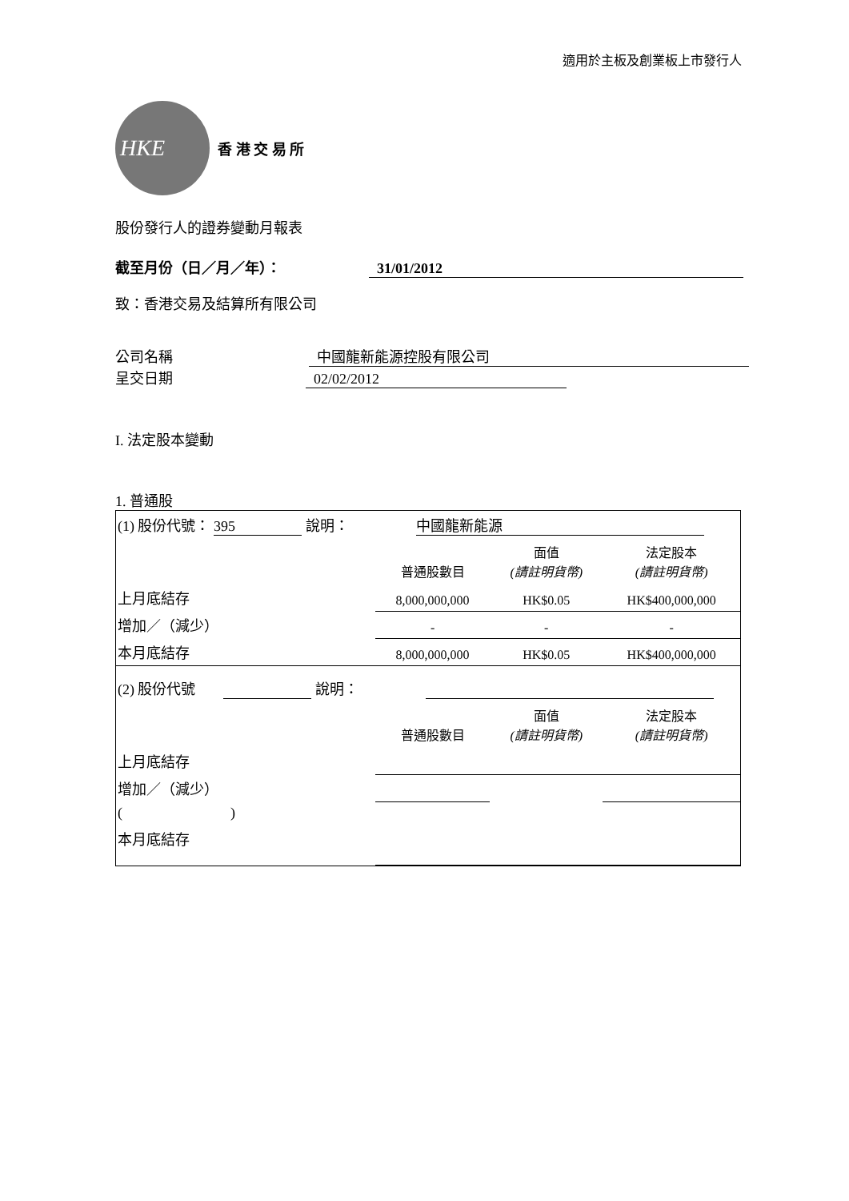適用於主板及創業板上市發行人
HKE
香 港 交 易 所
股份發行人的證券變動月報表
截至月份（日／月／年）： 31/01/2012
致：香港交易及結算所有限公司
公司名稱 中國龍新能源控股有限公司
呈交日期 02/02/2012
I. 法定股本變動
1. 普通股
| (1) 股份代號： 395 說明： 中國龍新能源 | | | |
| | 普通股數目 | 面值 (請註明貨幣) | 法定股本 (請註明貨幣) |
| 上月底結存 | 8,000,000,000 | HK$0.05 | HK$400,000,000 |
| 增加／（減少） | - | - | - |
| 本月底結存 | 8,000,000,000 | HK$0.05 | HK$400,000,000 |
| (2) 股份代號 說明： | | | |
| | 普通股數目 | 面值 (請註明貨幣) | 法定股本 (請註明貨幣) |
| 上月底結存 | | | |
| 增加／（減少） | | | |
| ( ) | | | |
| 本月底結存 | | | |